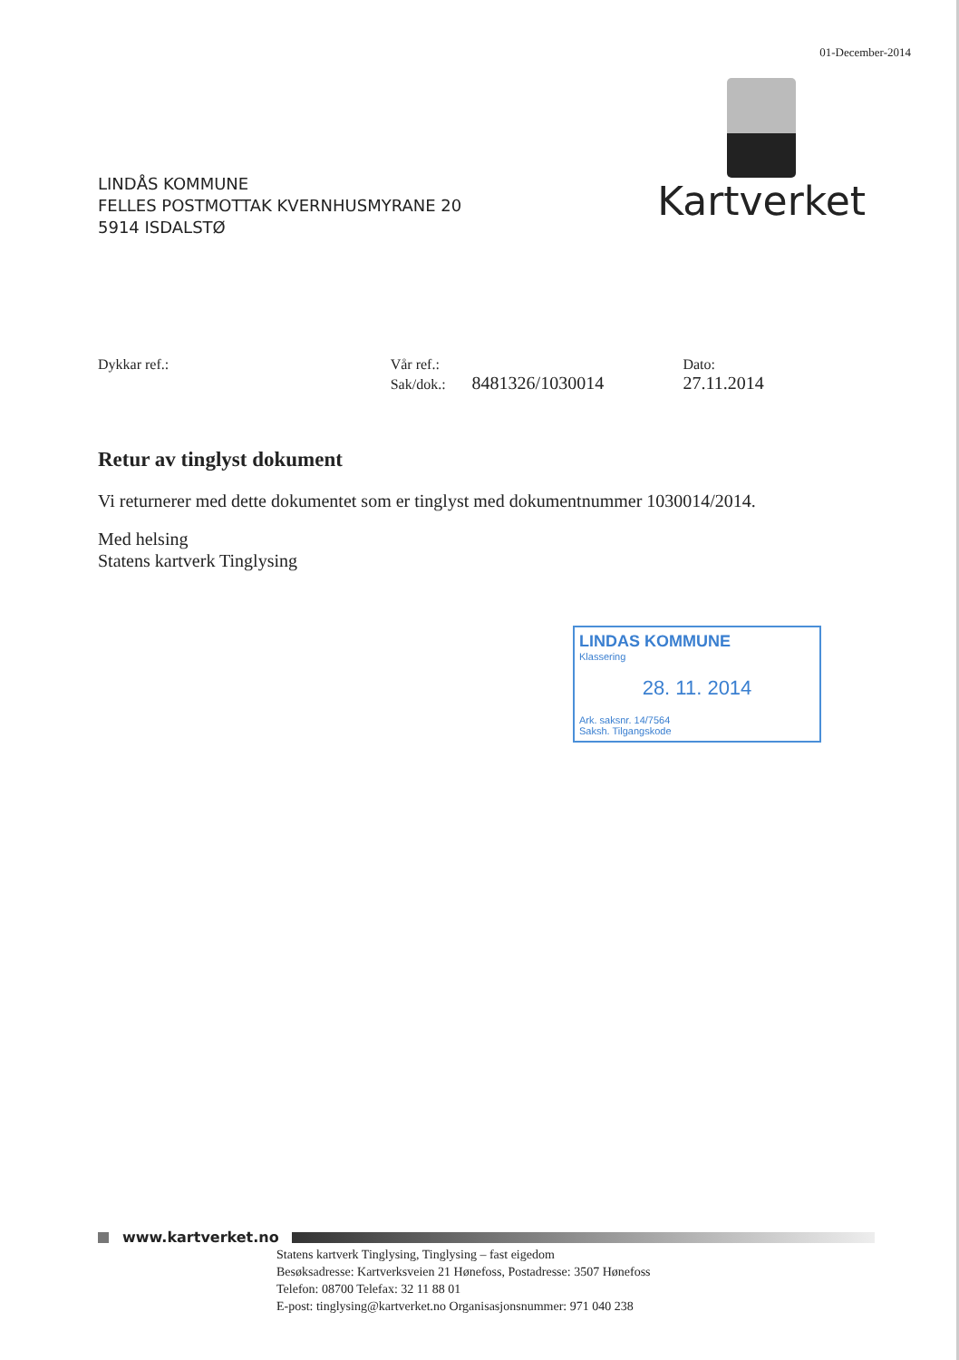01-December-2014
LINDÅS KOMMUNE
FELLES POSTMOTTAK KVERNHUSMYRANE 20
5914 ISDALSTØ
Kartverket
Dykkar ref.: Vår ref.:
Sak/dok.: 8481326/1030014
Dato:
27.11.2014
Retur av tinglyst dokument
Vi returnerer med dette dokumentet som er tinglyst med dokumentnummer 1030014/2014.
Med helsing
Statens kartverk Tinglysing
LINDAS KOMMUNE
Klassering
28. 11. 2014
Ark. saksnr. 14/7564
Saksh. Tilgangskode
www.kartverket.no
Statens kartverk Tinglysing, Tinglysing – fast eigedom
Besøksadresse: Kartverksveien 21 Hønefoss, Postadresse: 3507 Hønefoss
Telefon: 08700 Telefax: 32 11 88 01
E-post: tinglysing@kartverket.no Organisasjonsnummer: 971 040 238